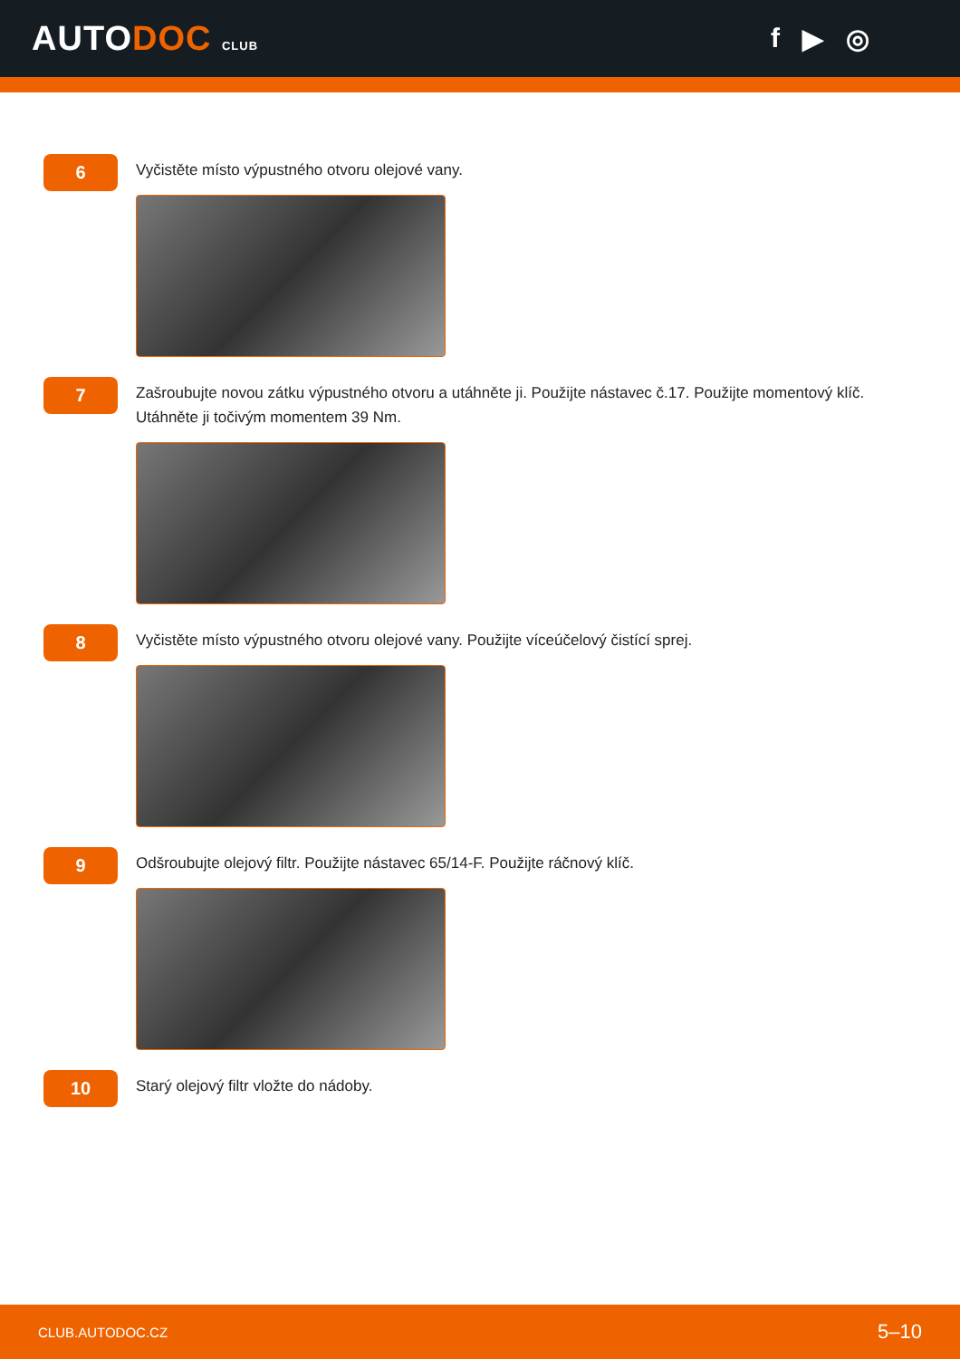AUTODOC CLUB
f ▶ ◎
6
Vyčistěte místo výpustného otvoru olejové vany.
7
Zašroubujte novou zátku výpustného otvoru a utáhněte ji. Použijte nástavec č.17. Použijte momentový klíč.
Utáhněte ji točivým momentem 39 Nm.
8
Vyčistěte místo výpustného otvoru olejové vany. Použijte víceúčelový čistící sprej.
9
Odšroubujte olejový filtr. Použijte nástavec 65/14-F. Použijte ráčnový klíč.
10
Starý olejový filtr vložte do nádoby.
CLUB.AUTODOC.CZ 5–10